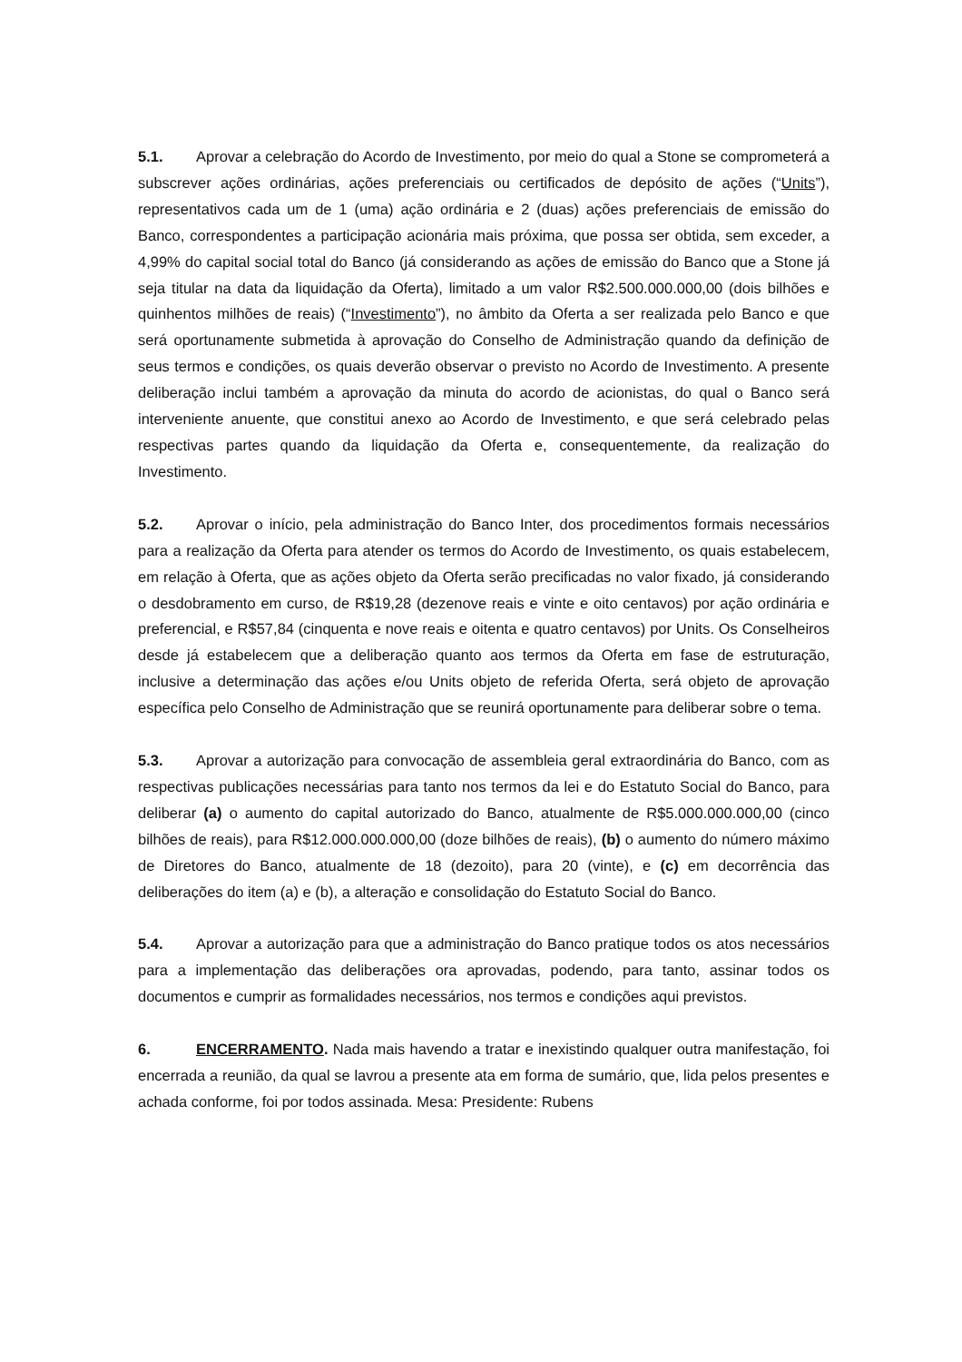5.1. Aprovar a celebração do Acordo de Investimento, por meio do qual a Stone se comprometerá a subscrever ações ordinárias, ações preferenciais ou certificados de depósito de ações (“Units”), representativos cada um de 1 (uma) ação ordinária e 2 (duas) ações preferenciais de emissão do Banco, correspondentes a participação acionária mais próxima, que possa ser obtida, sem exceder, a 4,99% do capital social total do Banco (já considerando as ações de emissão do Banco que a Stone já seja titular na data da liquidação da Oferta), limitado a um valor R$2.500.000.000,00 (dois bilhões e quinhentos milhões de reais) (“Investimento”), no âmbito da Oferta a ser realizada pelo Banco e que será oportunamente submetida à aprovação do Conselho de Administração quando da definição de seus termos e condições, os quais deverão observar o previsto no Acordo de Investimento. A presente deliberação inclui também a aprovação da minuta do acordo de acionistas, do qual o Banco será interveniente anuente, que constitui anexo ao Acordo de Investimento, e que será celebrado pelas respectivas partes quando da liquidação da Oferta e, consequentemente, da realização do Investimento.
5.2. Aprovar o início, pela administração do Banco Inter, dos procedimentos formais necessários para a realização da Oferta para atender os termos do Acordo de Investimento, os quais estabelecem, em relação à Oferta, que as ações objeto da Oferta serão precificadas no valor fixado, já considerando o desdobramento em curso, de R$19,28 (dezenove reais e vinte e oito centavos) por ação ordinária e preferencial, e R$57,84 (cinquenta e nove reais e oitenta e quatro centavos) por Units. Os Conselheiros desde já estabelecem que a deliberação quanto aos termos da Oferta em fase de estruturação, inclusive a determinação das ações e/ou Units objeto de referida Oferta, será objeto de aprovação específica pelo Conselho de Administração que se reunirá oportunamente para deliberar sobre o tema.
5.3. Aprovar a autorização para convocação de assembleia geral extraordinária do Banco, com as respectivas publicações necessárias para tanto nos termos da lei e do Estatuto Social do Banco, para deliberar (a) o aumento do capital autorizado do Banco, atualmente de R$5.000.000.000,00 (cinco bilhões de reais), para R$12.000.000.000,00 (doze bilhões de reais), (b) o aumento do número máximo de Diretores do Banco, atualmente de 18 (dezoito), para 20 (vinte), e (c) em decorrência das deliberações do item (a) e (b), a alteração e consolidação do Estatuto Social do Banco.
5.4. Aprovar a autorização para que a administração do Banco pratique todos os atos necessários para a implementação das deliberações ora aprovadas, podendo, para tanto, assinar todos os documentos e cumprir as formalidades necessários, nos termos e condições aqui previstos.
6. ENCERRAMENTO. Nada mais havendo a tratar e inexistindo qualquer outra manifestação, foi encerrada a reunião, da qual se lavrou a presente ata em forma de sumário, que, lida pelos presentes e achada conforme, foi por todos assinada. Mesa: Presidente: Rubens